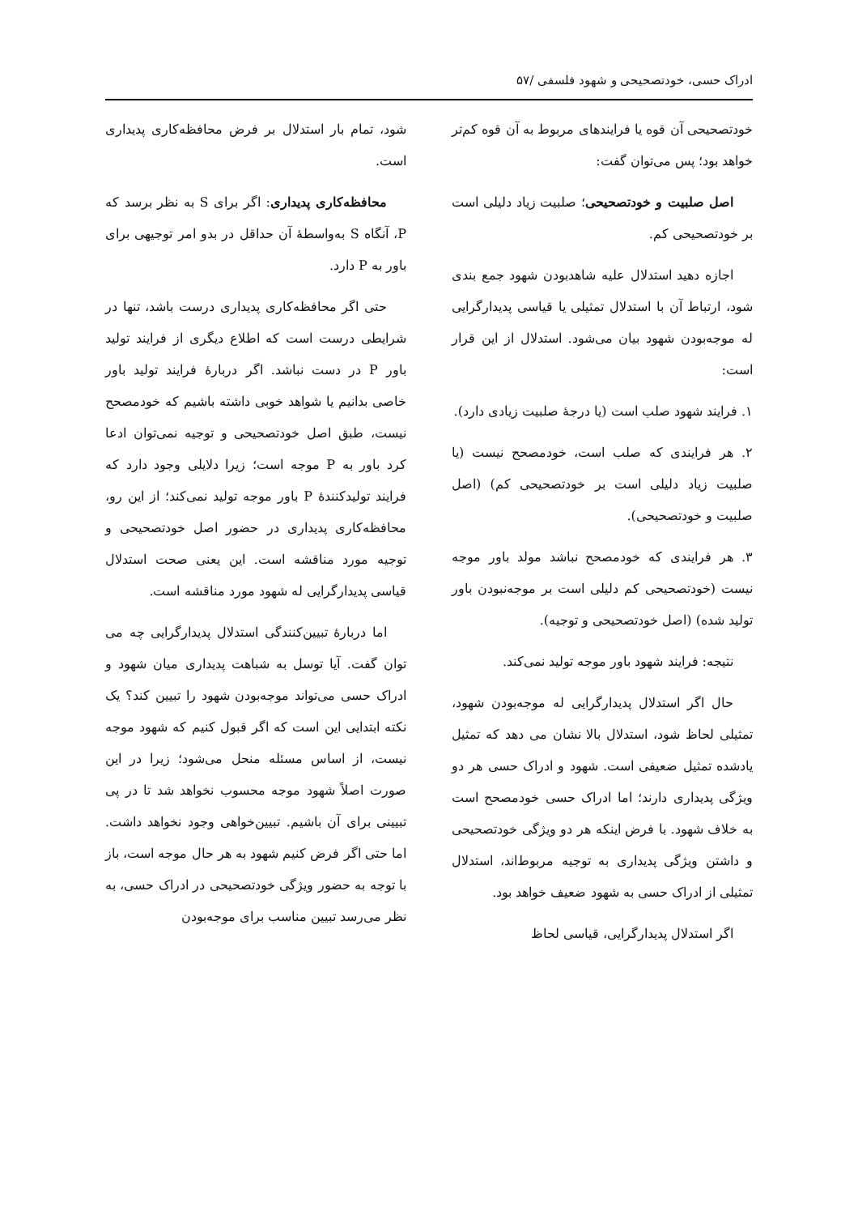ادراک حسی، خودتصحیحی و شهود فلسفی /۵۷
خودتصحیحی آن قوه یا فرایندهای مربوط به آن قوه کم‌تر خواهد بود؛ پس می‌توان گفت:
اصل صلبیت و خودتصحیحی؛ صلبیت زیاد دلیلی است بر خودتصحیحی کم.
اجازه دهید استدلال علیه شاهدبودن شهود جمع بندی شود، ارتباط آن با استدلال تمثیلی یا قیاسی پدیدارگرایی له موجه‌بودن شهود بیان می‌شود. استدلال از این قرار است:
۱. فرایند شهود صلب است (یا درجهٔ صلبیت زیادی دارد).
۲. هر فرایندی که صلب است، خودمصحح نیست (یا صلبیت زیاد دلیلی است بر خودتصحیحی کم) (اصل صلبیت و خودتصحیحی).
۳. هر فرایندی که خودمصحح نباشد مولد باور موجه نیست (خودتصحیحی کم دلیلی است بر موجه‌نبودن باور تولید شده) (اصل خودتصحیحی و توجیه).
نتیجه: فرایند شهود باور موجه تولید نمی‌کند.
حال اگر استدلال پدیدارگرایی له موجه‌بودن شهود، تمثیلی لحاظ شود، استدلال بالا نشان می دهد که تمثیل یادشده تمثیل ضعیفی است. شهود و ادراک حسی هر دو ویژگی پدیداری دارند؛ اما ادراک حسی خودمصحح است به خلاف شهود. با فرض اینکه هر دو ویژگی خودتصحیحی و داشتن ویژگی پدیداری به توجیه مربوط‌اند، استدلال تمثیلی از ادراک حسی به شهود ضعیف خواهد بود.
اگر استدلال پدیدارگرایی، قیاسی لحاظ
شود، تمام بار استدلال بر فرض محافظه‌کاری پدیداری است.
محافظه‌کاری پدیداری: اگر برای S به نظر برسد که P، آنگاه S به‌واسطهٔ آن حداقل در بدو امر توجیهی برای باور به P دارد.
حتی اگر محافظه‌کاری پدیداری درست باشد، تنها در شرایطی درست است که اطلاع دیگری از فرایند تولید باور P در دست نباشد. اگر دربارهٔ فرایند تولید باور خاصی بدانیم یا شواهد خوبی داشته باشیم که خودمصحح نیست، طبق اصل خودتصحیحی و توجیه نمی‌توان ادعا کرد باور به P موجه است؛ زیرا دلایلی وجود دارد که فرایند تولیدکنندهٔ P باور موجه تولید نمی‌کند؛ از این رو، محافظه‌کاری پدیداری در حضور اصل خودتصحیحی و توجیه مورد مناقشه است. این یعنی صحت استدلال قیاسی پدیدارگرایی له شهود مورد مناقشه است.
اما دربارهٔ تبیین‌کنندگی استدلال پدیدارگرایی چه می توان گفت. آیا توسل به شباهت پدیداری میان شهود و ادراک حسی می‌تواند موجه‌بودن شهود را تبیین کند؟ یک نکته ابتدایی این است که اگر قبول کنیم که شهود موجه نیست، از اساس مسئله منحل می‌شود؛ زیرا در این صورت اصلاً شهود موجه محسوب نخواهد شد تا در پی تبیینی برای آن باشیم. تبیین‌خواهی وجود نخواهد داشت. اما حتی اگر فرض کنیم شهود به هر حال موجه است، باز با توجه به حضور ویژگی خودتصحیحی در ادراک حسی، به نظر می‌رسد تبیین مناسب برای موجه‌بودن